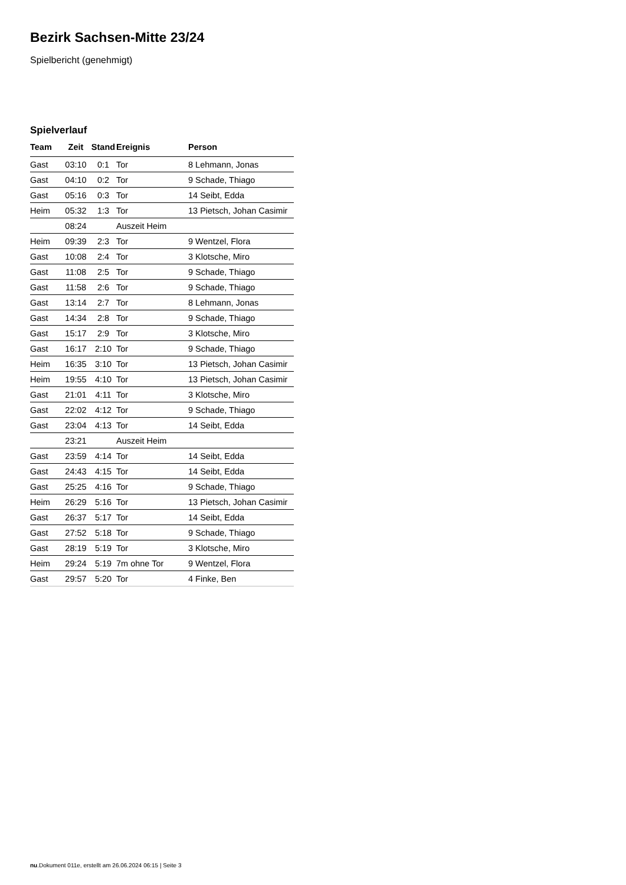Bezirk Sachsen-Mitte 23/24
Spielbericht (genehmigt)
Spielverlauf
| Team | Zeit | Stand | Ereignis | Person |
| --- | --- | --- | --- | --- |
| Gast | 03:10 | 0:1 | Tor | 8 Lehmann, Jonas |
| Gast | 04:10 | 0:2 | Tor | 9 Schade, Thiago |
| Gast | 05:16 | 0:3 | Tor | 14 Seibt, Edda |
| Heim | 05:32 | 1:3 | Tor | 13 Pietsch, Johan Casimir |
| | 08:24 | | Auszeit Heim | |
| Heim | 09:39 | 2:3 | Tor | 9 Wentzel, Flora |
| Gast | 10:08 | 2:4 | Tor | 3 Klotsche, Miro |
| Gast | 11:08 | 2:5 | Tor | 9 Schade, Thiago |
| Gast | 11:58 | 2:6 | Tor | 9 Schade, Thiago |
| Gast | 13:14 | 2:7 | Tor | 8 Lehmann, Jonas |
| Gast | 14:34 | 2:8 | Tor | 9 Schade, Thiago |
| Gast | 15:17 | 2:9 | Tor | 3 Klotsche, Miro |
| Gast | 16:17 | 2:10 | Tor | 9 Schade, Thiago |
| Heim | 16:35 | 3:10 | Tor | 13 Pietsch, Johan Casimir |
| Heim | 19:55 | 4:10 | Tor | 13 Pietsch, Johan Casimir |
| Gast | 21:01 | 4:11 | Tor | 3 Klotsche, Miro |
| Gast | 22:02 | 4:12 | Tor | 9 Schade, Thiago |
| Gast | 23:04 | 4:13 | Tor | 14 Seibt, Edda |
| | 23:21 | | Auszeit Heim | |
| Gast | 23:59 | 4:14 | Tor | 14 Seibt, Edda |
| Gast | 24:43 | 4:15 | Tor | 14 Seibt, Edda |
| Gast | 25:25 | 4:16 | Tor | 9 Schade, Thiago |
| Heim | 26:29 | 5:16 | Tor | 13 Pietsch, Johan Casimir |
| Gast | 26:37 | 5:17 | Tor | 14 Seibt, Edda |
| Gast | 27:52 | 5:18 | Tor | 9 Schade, Thiago |
| Gast | 28:19 | 5:19 | Tor | 3 Klotsche, Miro |
| Heim | 29:24 | 5:19 | 7m ohne Tor | 9 Wentzel, Flora |
| Gast | 29:57 | 5:20 | Tor | 4 Finke, Ben |
nu.Dokument 011e, erstellt am 26.06.2024 06:15 | Seite 3